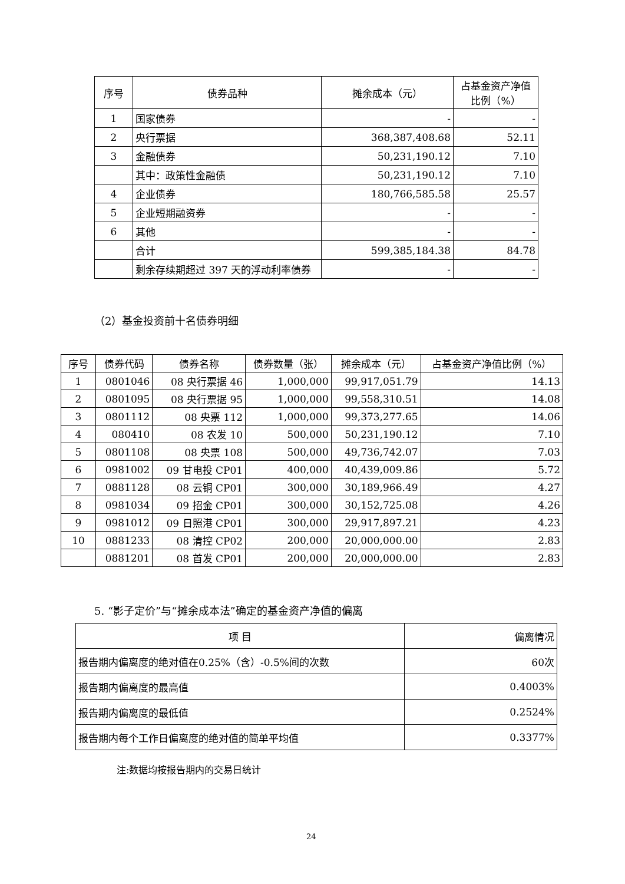| 序号 | 债券品种 | 摊余成本（元） | 占基金资产净值比例（%） |
| --- | --- | --- | --- |
| 1 | 国家债券 | - | - |
| 2 | 央行票据 | 368,387,408.68 | 52.11 |
| 3 | 金融债券 | 50,231,190.12 | 7.10 |
| | 其中：政策性金融债 | 50,231,190.12 | 7.10 |
| 4 | 企业债券 | 180,766,585.58 | 25.57 |
| 5 | 企业短期融资券 | - | - |
| 6 | 其他 | - | - |
| | 合计 | 599,385,184.38 | 84.78 |
| | 剩余存续期超过 397 天的浮动利率债券 | - | - |
（2）基金投资前十名债券明细
| 序号 | 债券代码 | 债券名称 | 债券数量（张） | 摊余成本（元） | 占基金资产净值比例（%） |
| --- | --- | --- | --- | --- | --- |
| 1 | 0801046 | 08 央行票据 46 | 1,000,000 | 99,917,051.79 | 14.13 |
| 2 | 0801095 | 08 央行票据 95 | 1,000,000 | 99,558,310.51 | 14.08 |
| 3 | 0801112 | 08 央票 112 | 1,000,000 | 99,373,277.65 | 14.06 |
| 4 | 080410 | 08 农发 10 | 500,000 | 50,231,190.12 | 7.10 |
| 5 | 0801108 | 08 央票 108 | 500,000 | 49,736,742.07 | 7.03 |
| 6 | 0981002 | 09 甘电投 CP01 | 400,000 | 40,439,009.86 | 5.72 |
| 7 | 0881128 | 08 云铜 CP01 | 300,000 | 30,189,966.49 | 4.27 |
| 8 | 0981034 | 09 招金 CP01 | 300,000 | 30,152,725.08 | 4.26 |
| 9 | 0981012 | 09 日照港 CP01 | 300,000 | 29,917,897.21 | 4.23 |
| 10 | 0881233 | 08 清控 CP02 | 200,000 | 20,000,000.00 | 2.83 |
| | 0881201 | 08 首发 CP01 | 200,000 | 20,000,000.00 | 2.83 |
5. “影子定价”与“摊余成本法”确定的基金资产净值的偏离
| 项 目 | 偏离情况 |
| --- | --- |
| 报告期内偏离度的绝对值在0.25%（含）-0.5%间的次数 | 60次 |
| 报告期内偏离度的最高值 | 0.4003% |
| 报告期内偏离度的最低值 | 0.2524% |
| 报告期内每个工作日偏离度的绝对值的简单平均值 | 0.3377% |
注:数据均按报告期内的交易日统计
24